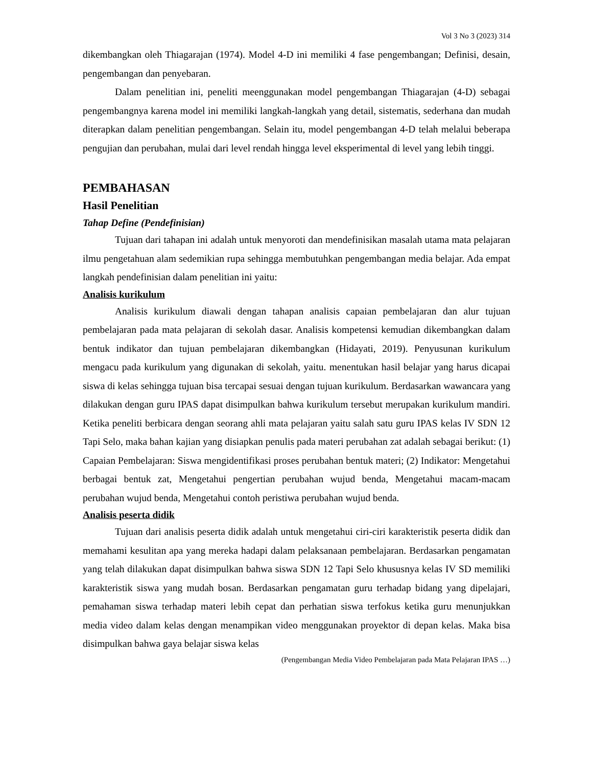Vol 3 No 3 (2023) 314
dikembangkan oleh Thiagarajan (1974). Model 4-D ini memiliki 4 fase pengembangan; Definisi, desain, pengembangan dan penyebaran.
Dalam penelitian ini, peneliti meenggunakan model pengembangan Thiagarajan (4-D) sebagai pengembangnya karena model ini memiliki langkah-langkah yang detail, sistematis, sederhana dan mudah diterapkan dalam penelitian pengembangan. Selain itu, model pengembangan 4-D telah melalui beberapa pengujian dan perubahan, mulai dari level rendah hingga level eksperimental di level yang lebih tinggi.
PEMBAHASAN
Hasil Penelitian
Tahap Define (Pendefinisian)
Tujuan dari tahapan ini adalah untuk menyoroti dan mendefinisikan masalah utama mata pelajaran ilmu pengetahuan alam sedemikian rupa sehingga membutuhkan pengembangan media belajar. Ada empat langkah pendefinisian dalam penelitian ini yaitu:
Analisis kurikulum
Analisis kurikulum diawali dengan tahapan analisis capaian pembelajaran dan alur tujuan pembelajaran pada mata pelajaran di sekolah dasar. Analisis kompetensi kemudian dikembangkan dalam bentuk indikator dan tujuan pembelajaran dikembangkan (Hidayati, 2019). Penyusunan kurikulum mengacu pada kurikulum yang digunakan di sekolah, yaitu. menentukan hasil belajar yang harus dicapai siswa di kelas sehingga tujuan bisa tercapai sesuai dengan tujuan kurikulum. Berdasarkan wawancara yang dilakukan dengan guru IPAS dapat disimpulkan bahwa kurikulum tersebut merupakan kurikulum mandiri. Ketika peneliti berbicara dengan seorang ahli mata pelajaran yaitu salah satu guru IPAS kelas IV SDN 12 Tapi Selo, maka bahan kajian yang disiapkan penulis pada materi perubahan zat adalah sebagai berikut: (1) Capaian Pembelajaran: Siswa mengidentifikasi proses perubahan bentuk materi; (2) Indikator: Mengetahui berbagai bentuk zat, Mengetahui pengertian perubahan wujud benda, Mengetahui macam-macam perubahan wujud benda, Mengetahui contoh peristiwa perubahan wujud benda.
Analisis peserta didik
Tujuan dari analisis peserta didik adalah untuk mengetahui ciri-ciri karakteristik peserta didik dan memahami kesulitan apa yang mereka hadapi dalam pelaksanaan pembelajaran. Berdasarkan pengamatan yang telah dilakukan dapat disimpulkan bahwa siswa SDN 12 Tapi Selo khususnya kelas IV SD memiliki karakteristik siswa yang mudah bosan. Berdasarkan pengamatan guru terhadap bidang yang dipelajari, pemahaman siswa terhadap materi lebih cepat dan perhatian siswa terfokus ketika guru menunjukkan media video dalam kelas dengan menampikan video menggunakan proyektor di depan kelas. Maka bisa disimpulkan bahwa gaya belajar siswa kelas
(Pengembangan Media Video Pembelajaran pada Mata Pelajaran IPAS …)